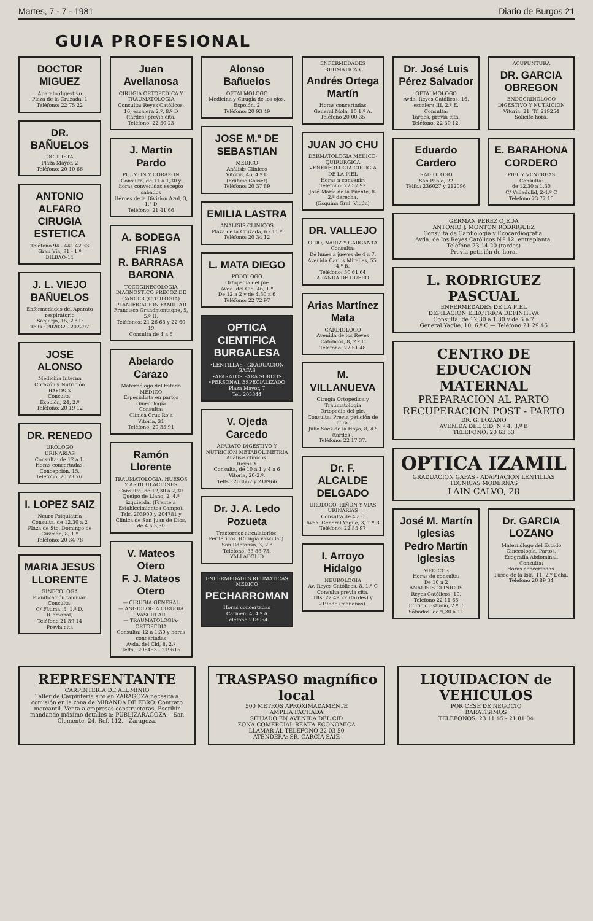Martes, 7 - 7 - 1981 Diario de Burgos 21
GUIA PROFESIONAL
DOCTOR MIGUEZ
Aparato digestivo
Plaza de la Cruzada, 1
Teléfono: 22 75 22
DR. BAÑUELOS
OCULISTA
Plaza Mayor, 2
Teléfono: 20 10 66
ANTONIO ALFARO
CIRUGIA ESTETICA
Teléfono 94 - 441 42 33
Gran Vía, 81 - 1.º
BILBAO-11
J. L. VIEJO BAÑUELOS
Enfermedades del Aparato respiratorio
Sanjurjo, 15, 2.º D
Telfs.: 202032 - 202297
JOSE ALONSO
Medicina Interna
Corazón y Nutrición
RAYOS X
Consulta:
Espolón, 24, 2.º
Teléfono: 20 19 12
DR. RENEDO
UROLOGO
URINARIAS
Consulta: de 12 a 1.
Horas concertadas.
Concepción, 15.
Teléfono: 20 73 76.
I. LOPEZ SAIZ
Neuro Psiquiatría
Consulta, de 12,30 a 2
Plaza de Sto. Domingo de Guzmán, 8, 1.º
Teléfono: 20 34 78
MARIA JESUS LLORENTE
GINECOLOGA
Planificación familiar.
Consulta:
C/ Fátima. 5. 1.º D.
(Gamonal)
Teléfono 21 39 14
Previa cita
Juan Avellanosa
CIRUGIA ORTOPEDICA Y TRAUMATOLOGIA
Consulta: Reyes Católicos, 16, escalera 2.º, 8.º D (tardes) previa cita.
Teléfono: 22 50 23
J. Martín Pardo
PULMON Y CORAZON
Consulta, de 11 a 1,30 y horas convenidas excepto sábados
Héroes de la División Azul, 3, 1.º D
Teléfono: 21 41 66
A. BODEGA FRIAS
R. BARRASA BARONA
TOCOGINECOLOGIA
DIAGNOSTICO PRECOZ DE CANCER (CITOLOGIA)
PLANIFICACION FAMILIAR
Francisco Grandmontagne, 5, 5.º H.
Teléfonos: 21 26 68 y 22 60 19
Consulta de 4 a 6
Abelardo Carazo
Maternólogo del Estado
MEDICO
Especialista en partos
Ginecología
Consulta:
Clínica Cruz Roja
Vitoria, 31
Teléfono: 20 35 91
Ramón Llorente
TRAUMATOLOGIA, HUESOS Y ARTICULACIONES
Consulta, de 12,30 a 2,30
Queipo de Llano, 2, 4.º izquierda. (Frente a Establecimientos Campo). Tels. 203900 y 204781 y Clínica de San Juan de Dios, de 4 a 5,30
V. Mateos Otero
F. J. Mateos Otero
— CIRUGIA GENERAL
— ANGIOLOGIA CIRUGIA VASCULAR
— TRAUMATOLOGIA-ORTOPEDIA
Consulta: 12 a 1,30 y horas concertadas
Avda. del Cid, 8, 2.º
Telfs.: 206453 - 219615
Alonso Bañuelos
OFTALMOLOGO
Medicina y Cirugía de los ojos.
Espolón, 2
Teléfono: 20 93 49
JOSE M.ª DE SEBASTIAN
MEDICO
Análisis Clínicos
Vitoria, 46, 4.º D
(Edificio Gasset)
Teléfono: 20 37 89
EMILIA LASTRA
ANALISIS CLINICOS
Plaza de la Cruzada, 6 - 11.º
Teléfono: 20 34 12
L. MATA DIEGO
PODOLOGO
Ortopedia del pie
Avda. del Cid, 46, 1.º
De 12 a 2 y de 4,30 a 6
Teléfono: 22 72 97
OPTICA CIENTIFICA BURGALESA
•LENTILLAS.- GRADUACION GAFAS
•APARATOS PARA SORDOS
•PERSONAL ESPECIALIZADO
Plaza Mayor, 7
Tel. 205344
V. Ojeda Carcedo
APARATO DIGESTIVO Y NUTRICION METABOLIMETRIA
Análisis clínicos.
Rayos X
Consulta, de 10 a 1 y 4 a 6
Vitoria, 20-2.º.
Telfs.: 203667 y 218966
Dr. J. A. Ledo Pozueta
Trastornos circulatorios, Periféricos. (Cirugía vascular).
San Ildefonso, 3, 2.º
Teléfono: 33 88 73.
VALLADOLID
ENFERMEDADES REUMATICAS
MEDICO
PECHARROMAN
Horas concertadas
Carmen, 4, 4.º A
Teléfono 218054
ENFERMEDADES REUMATICAS
Andrés Ortega Martín
Horas concertadas
General Mola, 10 1.º A.
Teléfono 20 00 35
JUAN JO CHU
DERMATOLOGIA MEDICO-QUIRURGICA VENEREOLOGIA CIRUGIA DE LA PIEL
Horas a convenir:
Teléfono: 22 57 92
José María de la Puente, 8-2.º derecha.
(Esquina Gral. Vigón)
DR. VALLEJO
OIDO, NARIZ Y GARGANTA
Consulta:
De lunes a jueves de 4 a 7.
Avenida Carlos Miralles, 55, 4.º B.
Teléfono: 50 61 64
ARANDA DE DUERO
Arias Martínez Mata
CARDIOLOGO
Avenida de los Reyes Católicos, 8, 2.º E
Teléfono: 22 51 48
M. VILLANUEVA
Cirugía Ortopédica y Traumatología
Ortopedia del pie.
Consulta: Previa petición de hora.
Julio Sáez de la Hoya, 8, 4.º (tardes).
Teléfono: 22 17 37.
Dr. F. ALCALDE DELGADO
UROLOGO, RIÑON Y VIAS URINARIAS
Consulta de 4 a 6
Avda. General Yagüe, 3, 1.º B
Teléfono: 22 85 97
I. Arroyo Hidalgo
NEUROLOGIA
Av. Reyes Católicos, 8, 1.º C
Consulta previa cita.
Tlfs: 22 49 22 (tardes) y 219538 (mañanas).
Dr. José Luis Pérez Salvador
OFTALMOLOGO
Avda. Reyes Católicos, 16, escalera III, 2.º E.
Consulta:
Tardes, previa cita.
Teléfono: 22 30 12.
ACUPUNTURA
DR. GARCIA OBREGON
ENDOCRINOLOGO DIGESTIVO Y NUTRICION
Vitoria. 21. Tf. 219254
Solicite hora.
Eduardo Cardero
RADIOLOGO
San Pablo, 22
Telfs.: 236027 y 212096
E. BARAHONA CORDERO
PIEL Y VENEREAS
Consulta:
de 12,30 a 1,30
C/ Valladolid, 2-1.º C
Teléfono 23 72 16
GERMAN PEREZ OJEDA
ANTONIO J. MONTON RODRIGUEZ
Consulta de Cardiología y Ecocardiografía.
Avda. de los Reyes Católicos N.º 12. entreplanta.
Teléfono 23 14 20 (tardes)
Previa petición de hora.
L. RODRIGUEZ PASCUAL
ENFERMEDADES DE LA PIEL
DEPILACION ELECTRICA DEFINITIVA
Consulta, de 12,30 a 1,30 y de 6 a 7
General Yagüe, 10, 6.º C — Teléfono 21 29 46
CENTRO DE EDUCACION MATERNAL
PREPARACION AL PARTO
RECUPERACION POST - PARTO
DR. G. LOZANO
AVENIDA DEL CID, N.º 4, 3.º B
TELEFONO: 20 63 63
OPTICA IZAMIL
GRADUACION GAFAS - ADAPTACION LENTILLAS
TECNICAS MODERNAS
LAIN CALVO, 28
José M. Martín Iglesias
Pedro Martín Iglesias
MEDICOS
Horas de consulta:
De 10 a 2
ANALISIS CLINICOS
Reyes Católicos, 10.
Teléfono 22 11 66
Edificio Estudio, 2.º E
Sábados, de 9,30 a 11
Dr. GARCIA LOZANO
Maternólogo del Estado
Ginecología. Partos.
Ecografía Abdominal.
Consulta:
Horas concertadas.
Paseo de la Isla. 11. 2.º Dcha.
Teléfono 20 89 34
REPRESENTANTE
CARPINTERIA DE ALUMINIO
Taller de Carpintería sito en ZARAGOZA necesita a comisión en la zona de MIRANDA DE EBRO. Contrato mercantil. Venta a empresas constructoras. Escribir mandando máximo detalles a: PUBLIZARAGOZA. - San Clemente, 24. Ref. 112. - Zaragoza.
TRASPASO magnífico local
500 METROS APROXIMADAMENTE
AMPLIA FACHADA
SITUADO EN AVENIDA DEL CID
ZONA COMERCIAL RENTA ECONOMICA
LLAMAR AL TELEFONO 22 03 50
ATENDERA: SR. GARCIA SAIZ
LIQUIDACION de VEHICULOS
POR CESE DE NEGOCIO
BARATISIMOS
TELEFONOS: 23 11 45 - 21 81 04